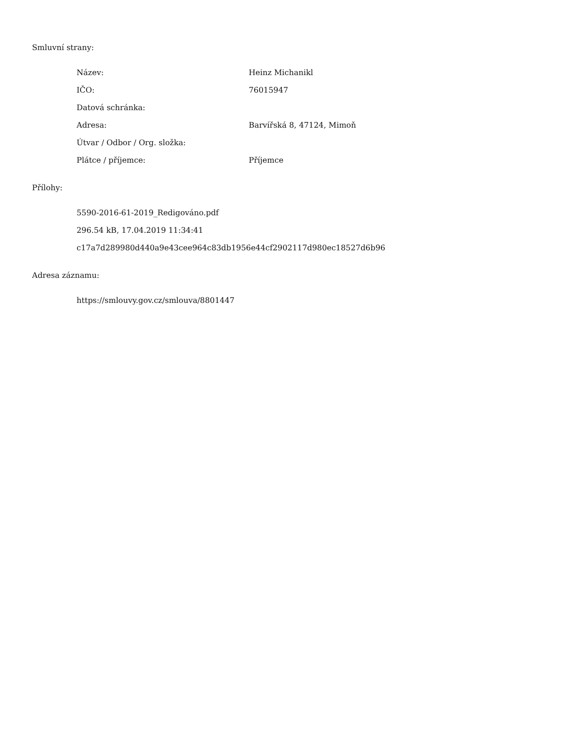Smluvní strany:
| Název: | Heinz Michanikl |
| IČO: | 76015947 |
| Datová schránka: | |
| Adresa: | Barvířská 8, 47124, Mimoň |
| Útvar / Odbor / Org. složka: | |
| Plátce / příjemce: | Příjemce |
Přílohy:
5590-2016-61-2019_Redigováno.pdf
296.54 kB, 17.04.2019 11:34:41
c17a7d289980d440a9e43cee964c83db1956e44cf2902117d980ec18527d6b96
Adresa záznamu:
https://smlouvy.gov.cz/smlouva/8801447